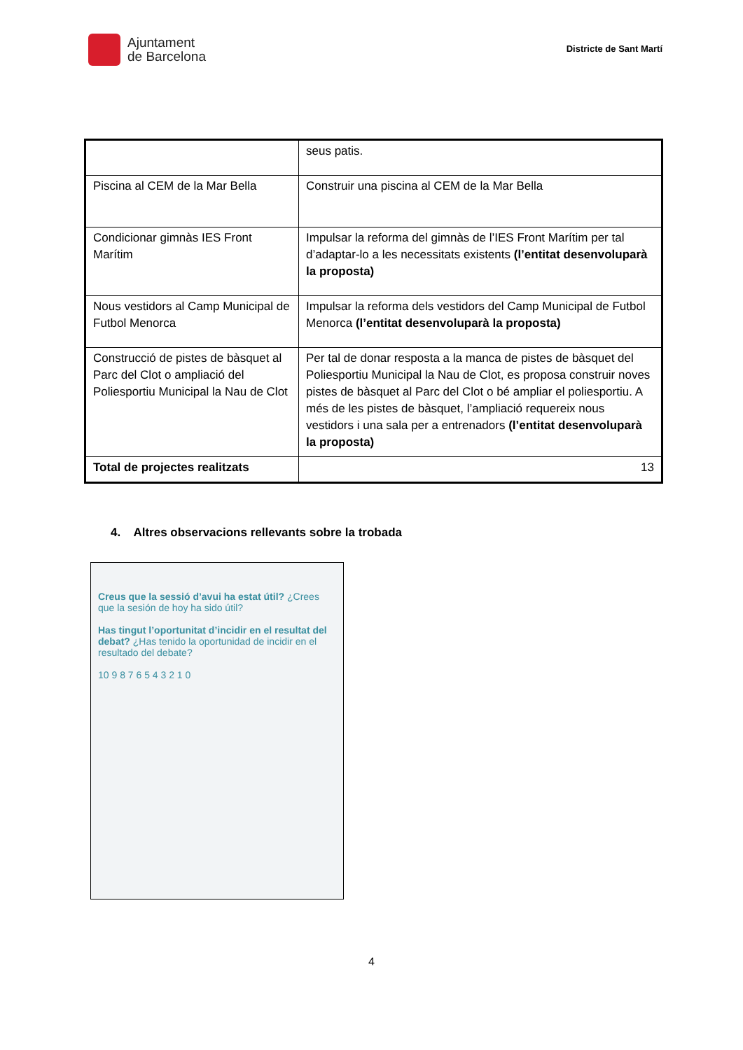Ajuntament
de Barcelona
Districte de Sant Martí
| | seus patis. |
| Piscina al CEM de la Mar Bella | Construir una piscina al CEM de la Mar Bella |
| Condicionar gimnàs IES Front Marítim | Impulsar la reforma del gimnàs de l’IES Front Marítim per tal d’adaptar-lo a les necessitats existents (l’entitat desenvoluparà la proposta) |
| Nous vestidors al Camp Municipal de Futbol Menorca | Impulsar la reforma dels vestidors del Camp Municipal de Futbol Menorca (l’entitat desenvoluparà la proposta) |
| Construcció de pistes de bàsquet al Parc del Clot o ampliació del Poliesportiu Municipal la Nau de Clot | Per tal de donar resposta a la manca de pistes de bàsquet del Poliesportiu Municipal la Nau de Clot, es proposa construir noves pistes de bàsquet al Parc del Clot o bé ampliar el poliesportiu. A més de les pistes de bàsquet, l’ampliació requereix nous vestidors i una sala per a entrenadors (l’entitat desenvoluparà la proposta) |
| Total de projectes realitzats | 13 |
4. Altres observacions rellevants sobre la trobada
Creus que la sessió d’avui ha estat útil? ¿Crees que la sesión de hoy ha sido útil?
Has tingut l’oportunitat d’incidir en el resultat del debat? ¿Has tenido la oportunidad de incidir en el resultado del debate?
10 9 8 7 6 5 4 3 2 1 0
4